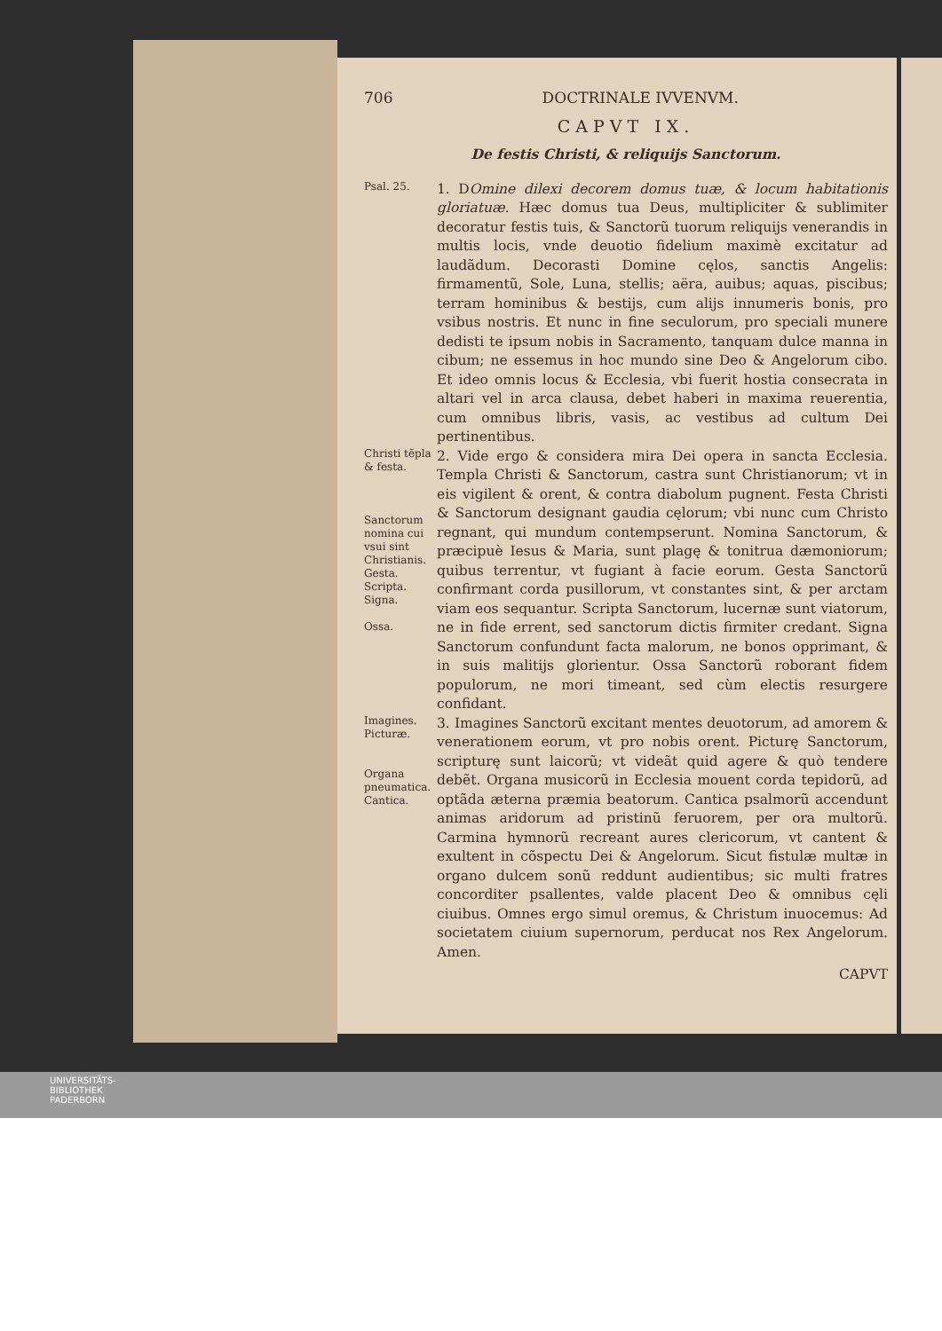706 DOCTRINALE IVVENVM.
CAPVT IX.
De festis Christi, & reliquijs Sanctorum.
Psal. 25.
1. DOmine dilexi decorem domus tuæ, & locum habitationis gloriatuæ. Hæc domus tua Deus, multipliciter & sublimiter decoratur festis tuis, & Sanctorũ tuorum reliquijs venerandis in multis locis, vnde deuotio fidelium maximè excitatur ad laudãdum. Decorasti Domine cęlos, sanctis Angelis: firmamentũ, Sole, Luna, stellis; aëra, auibus; aquas, piscibus; terram hominibus & bestijs, cum alijs innumeris bonis, pro vsibus nostris. Et nunc in fine seculorum, pro speciali munere dedisti te ipsum nobis in Sacramento, tanquam dulce manna in cibum; ne essemus in hoc mundo sine Deo & Angelorum cibo. Et ideo omnis locus & Ecclesia, vbi fuerit hostia consecrata in altari vel in arca clausa, debet haberi in maxima reuerentia, cum omnibus libris, vasis, ac vestibus ad cultum Dei pertinentibus.
Christi tẽpla & festa.
Sanctorum nomina cui vsui sint Christianis.
Gesta.
Scripta.
Signa.
Ossa.
2. Vide ergo & considera mira Dei opera in sancta Ecclesia. Templa Christi & Sanctorum, castra sunt Christianorum; vt in eis vigilent & orent, & contra diabolum pugnent. Festa Christi & Sanctorum designant gaudia cęlorum; vbi nunc cum Christo regnant, qui mundum contempserunt. Nomina Sanctorum, & præcipuè Iesus & Maria, sunt plagę & tonitrua dæmoniorum; quibus terrentur, vt fugiant à facie eorum. Gesta Sanctorũ confirmant corda pusillorum, vt constantes sint, & per arctam viam eos sequantur. Scripta Sanctorum, lucernæ sunt viatorum, ne in fide errent, sed sanctorum dictis firmiter credant. Signa Sanctorum confundunt facta malorum, ne bonos opprimant, & in suis malitijs glorientur. Ossa Sanctorũ roborant fidem populorum, ne mori timeant, sed cùm electis resurgere confidant.
Imagines.
Picturæ.
Organa pneumatica.
Cantica.
3. Imagines Sanctorũ excitant mentes deuotorum, ad amorem & venerationem eorum, vt pro nobis orent. Picturę Sanctorum, scripturę sunt laicorũ; vt videãt quid agere & quò tendere debẽt. Organa musicorũ in Ecclesia mouent corda tepidorũ, ad optãda æterna præmia beatorum. Cantica psalmorũ accendunt animas aridorum ad pristinũ feruorem, per ora multorũ. Carmina hymnorũ recreant aures clericorum, vt cantent & exultent in cõspectu Dei & Angelorum. Sicut fistulæ multæ in organo dulcem sonũ reddunt audientibus; sic multi fratres concorditer psallentes, valde placent Deo & omnibus cęli ciuibus. Omnes ergo simul oremus, & Christum inuocemus: Ad societatem ciuium supernorum, perducat nos Rex Angelorum. Amen.
CAPVT
UNIVERSITÄTS-
BIBLIOTHEK
PADERBORN